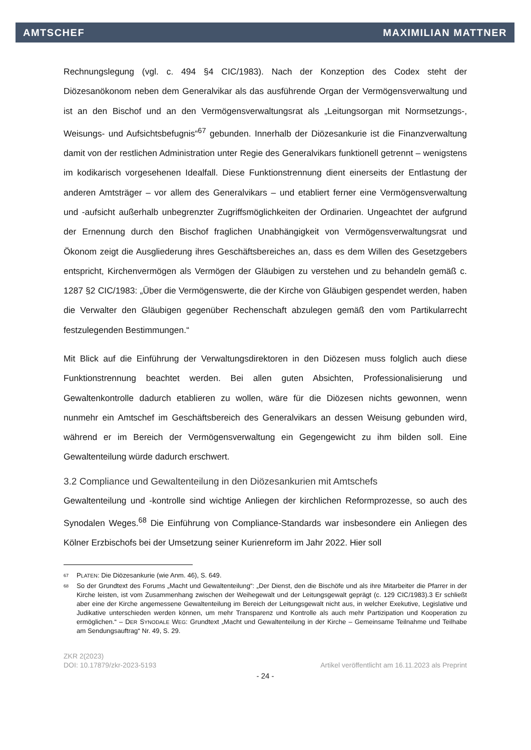AMTSCHEF MAXIMILIAN MATTNER
Rechnungslegung (vgl. c. 494 §4 CIC/1983). Nach der Konzeption des Codex steht der Diözesanökonom neben dem Generalvikar als das ausführende Organ der Vermögensverwaltung und ist an den Bischof und an den Vermögensverwaltungsrat als „Leitungsorgan mit Normsetzungs-, Weisungs- und Aufsichtsbefugnis“<sup>67</sup> gebunden. Innerhalb der Diözesankurie ist die Finanzverwaltung damit von der restlichen Administration unter Regie des Generalvikars funktionell getrennt – wenigstens im kodikarisch vorgesehenen Idealfall. Diese Funktionstrennung dient einerseits der Entlastung der anderen Amtsträger – vor allem des Generalvikars – und etabliert ferner eine Vermögensverwaltung und -aufsicht außerhalb unbegrenzter Zugriffsmöglichkeiten der Ordinarien. Ungeachtet der aufgrund der Ernennung durch den Bischof fraglichen Unabhängigkeit von Vermögensverwaltungsrat und Ökonom zeigt die Ausgliederung ihres Geschäftsbereiches an, dass es dem Willen des Gesetzgebers entspricht, Kirchenvermögen als Vermögen der Gläubigen zu verstehen und zu behandeln gemäß c. 1287 §2 CIC/1983: „Über die Vermögenswerte, die der Kirche von Gläubigen gespendet werden, haben die Verwalter den Gläubigen gegenüber Rechenschaft abzulegen gemäß den vom Partikularrecht festzulegenden Bestimmungen.“
Mit Blick auf die Einführung der Verwaltungsdirektoren in den Diözesen muss folglich auch diese Funktionstrennung beachtet werden. Bei allen guten Absichten, Professionalisierung und Gewaltenkontrolle dadurch etablieren zu wollen, wäre für die Diözesen nichts gewonnen, wenn nunmehr ein Amtschef im Geschäftsbereich des Generalvikars an dessen Weisung gebunden wird, während er im Bereich der Vermögensverwaltung ein Gegengewicht zu ihm bilden soll. Eine Gewaltenteilung würde dadurch erschwert.
3.2 Compliance und Gewaltenteilung in den Diözesankurien mit Amtschefs
Gewaltenteilung und -kontrolle sind wichtige Anliegen der kirchlichen Reformprozesse, so auch des Synodalen Weges.<sup>68</sup> Die Einführung von Compliance-Standards war insbesondere ein Anliegen des Kölner Erzbischofs bei der Umsetzung seiner Kurienreform im Jahr 2022. Hier soll
<sup>67</sup> PLATEN: Die Diözesankurie (wie Anm. 46), S. 649.
<sup>68</sup> So der Grundtext des Forums „Macht und Gewaltenteilung“: „Der Dienst, den die Bischöfe und als ihre Mitarbeiter die Pfarrer in der Kirche leisten, ist vom Zusammenhang zwischen der Weihegewalt und der Leitungsgewalt geprägt (c. 129 CIC/1983).3 Er schließt aber eine der Kirche angemessene Gewaltenteilung im Bereich der Leitungsgewalt nicht aus, in welcher Exekutive, Legislative und Judikative unterschieden werden können, um mehr Transparenz und Kontrolle als auch mehr Partizipation und Kooperation zu ermöglichen.“ – DER SYNODALE WEG: Grundtext „Macht und Gewaltenteilung in der Kirche – Gemeinsame Teilnahme und Teilhabe am Sendungsauftrag“ Nr. 49, S. 29.
ZKR 2(2023)
DOI: 10.17879/zkr-2023-5193 Artikel veröffentlicht am 16.11.2023 als Preprint
- 24 -